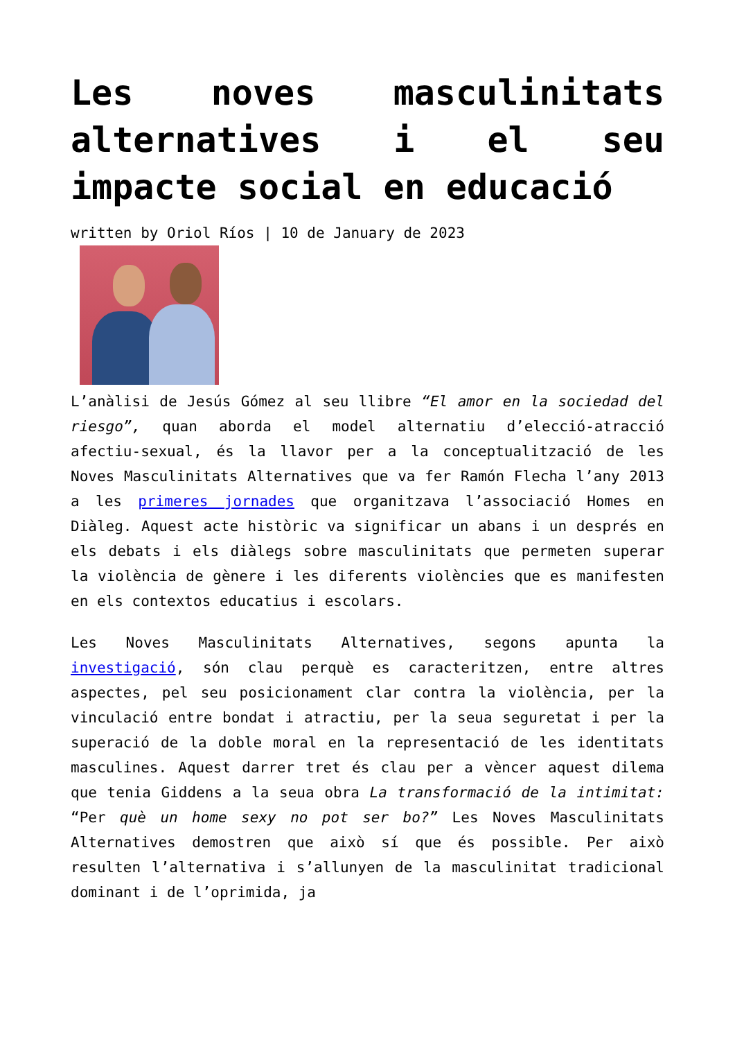Les noves masculinitats alternatives i el seu impacte social en educació
written by Oriol Ríos | 10 de January de 2023
L’anàlisi de Jesús Gómez al seu llibre “El amor en la sociedad del riesgo”, quan aborda el model alternatiu d’elecció-atracció afectiu-sexual, és la llavor per a la conceptualització de les Noves Masculinitats Alternatives que va fer Ramón Flecha l’any 2013 a les primeres jornades que organitzava l’associació Homes en Diàleg. Aquest acte històric va significar un abans i un després en els debats i els diàlegs sobre masculinitats que permeten superar la violència de gènere i les diferents violències que es manifesten en els contextos educatius i escolars.
Les Noves Masculinitats Alternatives, segons apunta la investigació, són clau perquè es caracteritzen, entre altres aspectes, pel seu posicionament clar contra la violència, per la vinculació entre bondat i atractiu, per la seua seguretat i per la superació de la doble moral en la representació de les identitats masculines. Aquest darrer tret és clau per a vèncer aquest dilema que tenia Giddens a la seua obra La transformació de la intimitat: “Per què un home sexy no pot ser bo?” Les Noves Masculinitats Alternatives demostren que això sí que és possible. Per això resulten l’alternativa i s’allunyen de la masculinitat tradicional dominant i de l’oprimida, ja